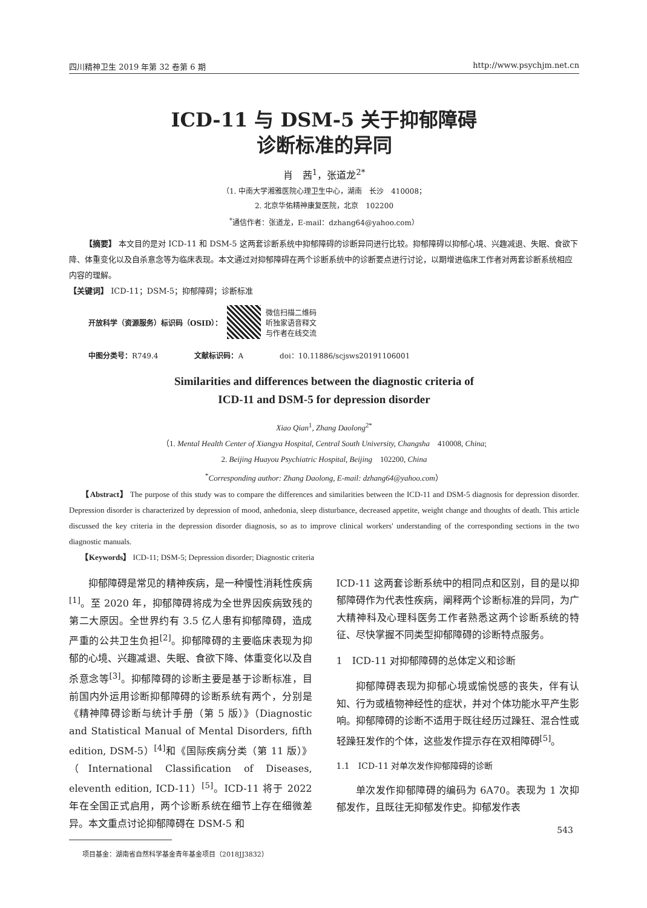四川精神卫生 2019 年第 32 卷第 6 期 http://www.psychjm.net.cn
ICD-11 与 DSM-5 关于抑郁障碍
诊断标准的异同
肖　茜<sup>1</sup>，张道龙<sup>2*</sup>
（1. 中南大学湘雅医院心理卫生中心，湖南　长沙　410008；
2. 北京华佑精神康复医院，北京　102200
<sup>*</sup> 通信作者：张道龙，E-mail：dzhang64@yahoo.com）
【摘要】 本文目的是对 ICD-11 和 DSM-5 这两套诊断系统中抑郁障碍的诊断异同进行比较。抑郁障碍以抑郁心境、兴趣减退、失眠、食欲下降、体重变化以及自杀意念等为临床表现。本文通过对抑郁障碍在两个诊断系统中的诊断要点进行讨论，以期增进临床工作者对两套诊断系统相应内容的理解。
【关键词】 ICD-11；DSM-5；抑郁障碍；诊断标准
开放科学（资源服务）标识码（OSID）：
微信扫描二维码
听独家语音释文
与作者在线交流
中图分类号：R749.4 文献标识码：A doi：10.11886/scjsws20191106001
Similarities and differences between the diagnostic criteria of
ICD-11 and DSM-5 for depression disorder
Xiao Qian<sup>1</sup>, Zhang Daolong<sup>2*</sup>
（1. Mental Health Center of Xiangya Hospital, Central South University, Changsha　410008, China;
2. Beijing Huayou Psychiatric Hospital, Beijing　102200, China
<sup>*</sup> Corresponding author: Zhang Daolong, E-mail: dzhang64@yahoo.com）
　　【Abstract】 The purpose of this study was to compare the differences and similarities between the ICD-11 and DSM-5 diagnosis for depression disorder. Depression disorder is characterized by depression of mood, anhedonia, sleep disturbance, decreased appetite, weight change and thoughts of death. This article discussed the key criteria in the depression disorder diagnosis, so as to improve clinical workers' understanding of the corresponding sections in the two diagnostic manuals.
　　【Keywords】 ICD-11; DSM-5; Depression disorder; Diagnostic criteria
抑郁障碍是常见的精神疾病，是一种慢性消耗性疾病<sup>[1]</sup>。至 2020 年，抑郁障碍将成为全世界因疾病致残的第二大原因。全世界约有 3.5 亿人患有抑郁障碍，造成严重的公共卫生负担<sup>[2]</sup>。抑郁障碍的主要临床表现为抑郁的心境、兴趣减退、失眠、食欲下降、体重变化以及自杀意念等<sup>[3]</sup>。抑郁障碍的诊断主要是基于诊断标准，目前国内外运用诊断抑郁障碍的诊断系统有两个，分别是《精神障碍诊断与统计手册（第 5 版）》（Diagnostic and Statistical Manual of Mental Disorders, fifth edition, DSM-5）<sup>[4]</sup>和《国际疾病分类（第 11 版）》（International Classification of Diseases, eleventh edition, ICD-11）<sup>[5]</sup>。ICD-11 将于 2022 年在全国正式启用，两个诊断系统在细节上存在细微差异。本文重点讨论抑郁障碍在 DSM-5 和
　　项目基金：湖南省自然科学基金青年基金项目（2018JJ3832）
ICD-11 这两套诊断系统中的相同点和区别，目的是以抑郁障碍作为代表性疾病，阐释两个诊断标准的异同，为广大精神科及心理科医务工作者熟悉这两个诊断系统的特征、尽快掌握不同类型抑郁障碍的诊断特点服务。
1　ICD-11 对抑郁障碍的总体定义和诊断
抑郁障碍表现为抑郁心境或愉悦感的丧失，伴有认知、行为或植物神经性的症状，并对个体功能水平产生影响。抑郁障碍的诊断不适用于既往经历过躁狂、混合性或轻躁狂发作的个体，这些发作提示存在双相障碍<sup>[5]</sup>。
1.1　ICD-11 对单次发作抑郁障碍的诊断
单次发作抑郁障碍的编码为 6A70。表现为 1 次抑郁发作，且既往无抑郁发作史。抑郁发作表
543